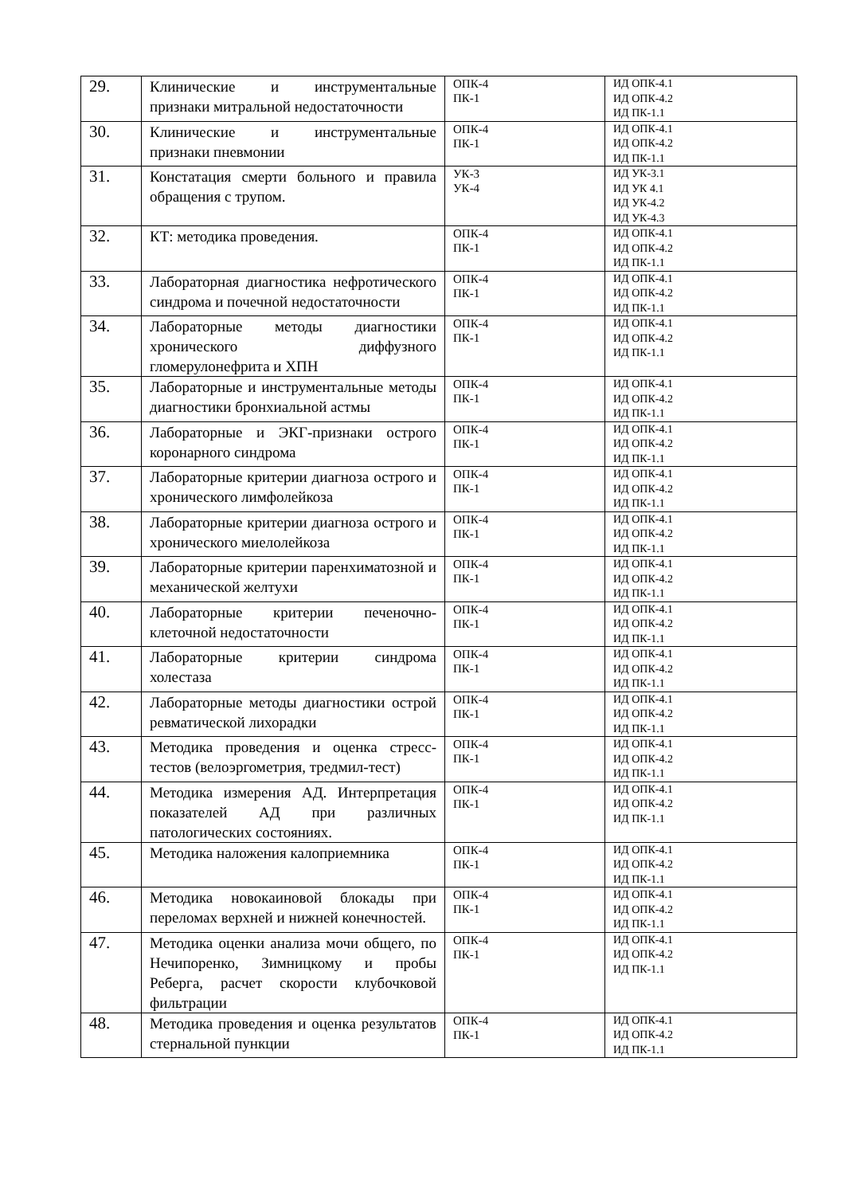| 29. | Клинические и инструментальные признаки митральной недостаточности | ОПК-4 ПК-1 | ИД ОПК-4.1 ИД ОПК-4.2 ИД ПК-1.1 |
| 30. | Клинические и инструментальные признаки пневмонии | ОПК-4 ПК-1 | ИД ОПК-4.1 ИД ОПК-4.2 ИД ПК-1.1 |
| 31. | Констатация смерти больного и правила обращения с трупом. | УК-3 УК-4 | ИД УК-3.1 ИД УК 4.1 ИД УК-4.2 ИД УК-4.3 |
| 32. | КТ: методика проведения. | ОПК-4 ПК-1 | ИД ОПК-4.1 ИД ОПК-4.2 ИД ПК-1.1 |
| 33. | Лабораторная диагностика нефротического синдрома и почечной недостаточности | ОПК-4 ПК-1 | ИД ОПК-4.1 ИД ОПК-4.2 ИД ПК-1.1 |
| 34. | Лабораторные методы диагностики хронического диффузного гломерулонефрита и ХПН | ОПК-4 ПК-1 | ИД ОПК-4.1 ИД ОПК-4.2 ИД ПК-1.1 |
| 35. | Лабораторные и инструментальные методы диагностики бронхиальной астмы | ОПК-4 ПК-1 | ИД ОПК-4.1 ИД ОПК-4.2 ИД ПК-1.1 |
| 36. | Лабораторные и ЭКГ-признаки острого коронарного синдрома | ОПК-4 ПК-1 | ИД ОПК-4.1 ИД ОПК-4.2 ИД ПК-1.1 |
| 37. | Лабораторные критерии диагноза острого и хронического лимфолейкоза | ОПК-4 ПК-1 | ИД ОПК-4.1 ИД ОПК-4.2 ИД ПК-1.1 |
| 38. | Лабораторные критерии диагноза острого и хронического миелолейкоза | ОПК-4 ПК-1 | ИД ОПК-4.1 ИД ОПК-4.2 ИД ПК-1.1 |
| 39. | Лабораторные критерии паренхиматозной и механической желтухи | ОПК-4 ПК-1 | ИД ОПК-4.1 ИД ОПК-4.2 ИД ПК-1.1 |
| 40. | Лабораторные критерии печеночно-клеточной недостаточности | ОПК-4 ПК-1 | ИД ОПК-4.1 ИД ОПК-4.2 ИД ПК-1.1 |
| 41. | Лабораторные критерии синдрома холестаза | ОПК-4 ПК-1 | ИД ОПК-4.1 ИД ОПК-4.2 ИД ПК-1.1 |
| 42. | Лабораторные методы диагностики острой ревматической лихорадки | ОПК-4 ПК-1 | ИД ОПК-4.1 ИД ОПК-4.2 ИД ПК-1.1 |
| 43. | Методика проведения и оценка стресс-тестов (велоэргометрия, тредмил-тест) | ОПК-4 ПК-1 | ИД ОПК-4.1 ИД ОПК-4.2 ИД ПК-1.1 |
| 44. | Методика измерения АД. Интерпретация показателей АД при различных патологических состояниях. | ОПК-4 ПК-1 | ИД ОПК-4.1 ИД ОПК-4.2 ИД ПК-1.1 |
| 45. | Методика наложения калоприемника | ОПК-4 ПК-1 | ИД ОПК-4.1 ИД ОПК-4.2 ИД ПК-1.1 |
| 46. | Методика новокаиновой блокады при переломах верхней и нижней конечностей. | ОПК-4 ПК-1 | ИД ОПК-4.1 ИД ОПК-4.2 ИД ПК-1.1 |
| 47. | Методика оценки анализа мочи общего, по Нечипоренко, Зимницкому и пробы Реберга, расчет скорости клубочковой фильтрации | ОПК-4 ПК-1 | ИД ОПК-4.1 ИД ОПК-4.2 ИД ПК-1.1 |
| 48. | Методика проведения и оценка результатов стернальной пункции | ОПК-4 ПК-1 | ИД ОПК-4.1 ИД ОПК-4.2 ИД ПК-1.1 |